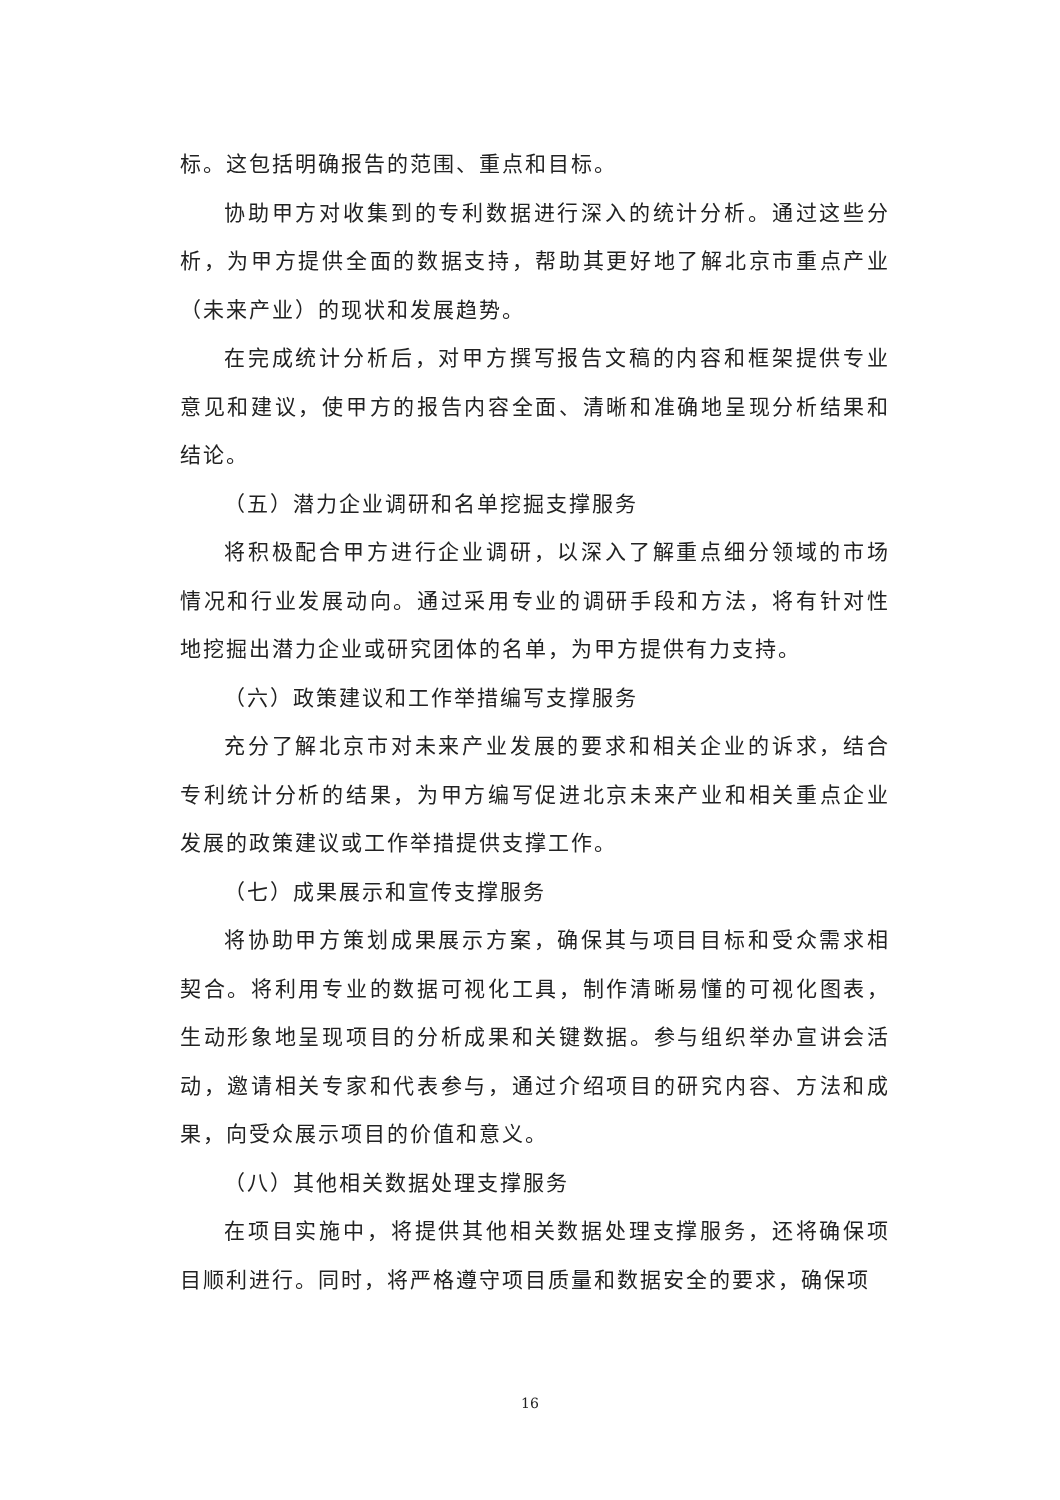标。这包括明确报告的范围、重点和目标。
协助甲方对收集到的专利数据进行深入的统计分析。通过这些分析，为甲方提供全面的数据支持，帮助其更好地了解北京市重点产业（未来产业）的现状和发展趋势。
在完成统计分析后，对甲方撰写报告文稿的内容和框架提供专业意见和建议，使甲方的报告内容全面、清晰和准确地呈现分析结果和结论。
（五）潜力企业调研和名单挖掘支撑服务
将积极配合甲方进行企业调研，以深入了解重点细分领域的市场情况和行业发展动向。通过采用专业的调研手段和方法，将有针对性地挖掘出潜力企业或研究团体的名单，为甲方提供有力支持。
（六）政策建议和工作举措编写支撑服务
充分了解北京市对未来产业发展的要求和相关企业的诉求，结合专利统计分析的结果，为甲方编写促进北京未来产业和相关重点企业发展的政策建议或工作举措提供支撑工作。
（七）成果展示和宣传支撑服务
将协助甲方策划成果展示方案，确保其与项目目标和受众需求相契合。将利用专业的数据可视化工具，制作清晰易懂的可视化图表，生动形象地呈现项目的分析成果和关键数据。参与组织举办宣讲会活动，邀请相关专家和代表参与，通过介绍项目的研究内容、方法和成果，向受众展示项目的价值和意义。
（八）其他相关数据处理支撑服务
在项目实施中，将提供其他相关数据处理支撑服务，还将确保项目顺利进行。同时，将严格遵守项目质量和数据安全的要求，确保项
16